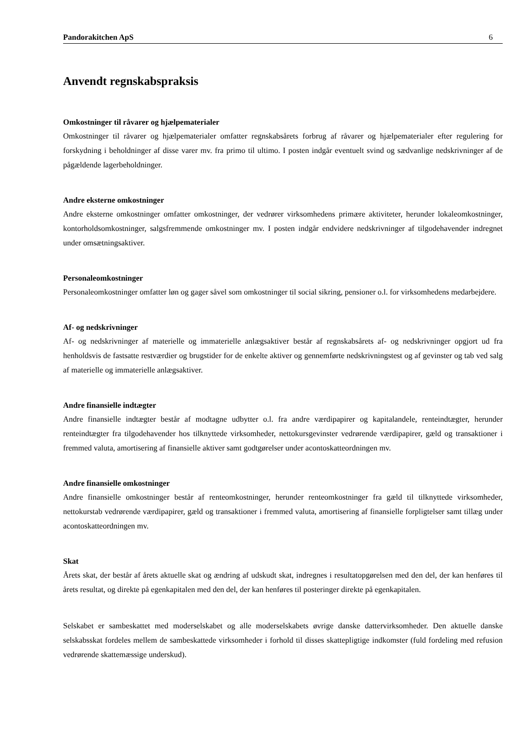Pandorakitchen ApS 6
Anvendt regnskabspraksis
Omkostninger til råvarer og hjælpematerialer
Omkostninger til råvarer og hjælpematerialer omfatter regnskabsårets forbrug af råvarer og hjælpematerialer efter regulering for forskydning i beholdninger af disse varer mv. fra primo til ultimo. I posten indgår eventuelt svind og sædvanlige nedskrivninger af de pågældende lagerbeholdninger.
Andre eksterne omkostninger
Andre eksterne omkostninger omfatter omkostninger, der vedrører virksomhedens primære aktiviteter, herunder lokaleomkostninger, kontorholdsomkostninger, salgsfremmende omkostninger mv. I posten indgår endvidere nedskrivninger af tilgodehavender indregnet under omsætningsaktiver.
Personaleomkostninger
Personaleomkostninger omfatter løn og gager såvel som omkostninger til social sikring, pensioner o.l. for virksomhedens medarbejdere.
Af- og nedskrivninger
Af- og nedskrivninger af materielle og immaterielle anlægsaktiver består af regnskabsårets af- og nedskrivninger opgjort ud fra henholdsvis de fastsatte restværdier og brugstider for de enkelte aktiver og gennemførte nedskrivningstest og af gevinster og tab ved salg af materielle og immaterielle anlægsaktiver.
Andre finansielle indtægter
Andre finansielle indtægter består af modtagne udbytter o.l. fra andre værdipapirer og kapitalandele, renteindtægter, herunder renteindtægter fra tilgodehavender hos tilknyttede virksomheder, nettokursgevinster vedrørende værdipapirer, gæld og transaktioner i fremmed valuta, amortisering af finansielle aktiver samt godtgørelser under acontoskatteordningen mv.
Andre finansielle omkostninger
Andre finansielle omkostninger består af renteomkostninger, herunder renteomkostninger fra gæld til tilknyttede virksomheder, nettokurstab vedrørende værdipapirer, gæld og transaktioner i fremmed valuta, amortisering af finansielle forpligtelser samt tillæg under acontoskatteordningen mv.
Skat
Årets skat, der består af årets aktuelle skat og ændring af udskudt skat, indregnes i resultatopgørelsen med den del, der kan henføres til årets resultat, og direkte på egenkapitalen med den del, der kan henføres til posteringer direkte på egenkapitalen.
Selskabet er sambeskattet med moderselskabet og alle moderselskabets øvrige danske dattervirksomheder. Den aktuelle danske selskabsskat fordeles mellem de sambeskattede virksomheder i forhold til disses skattepligtige indkomster (fuld fordeling med refusion vedrørende skattemæssige underskud).